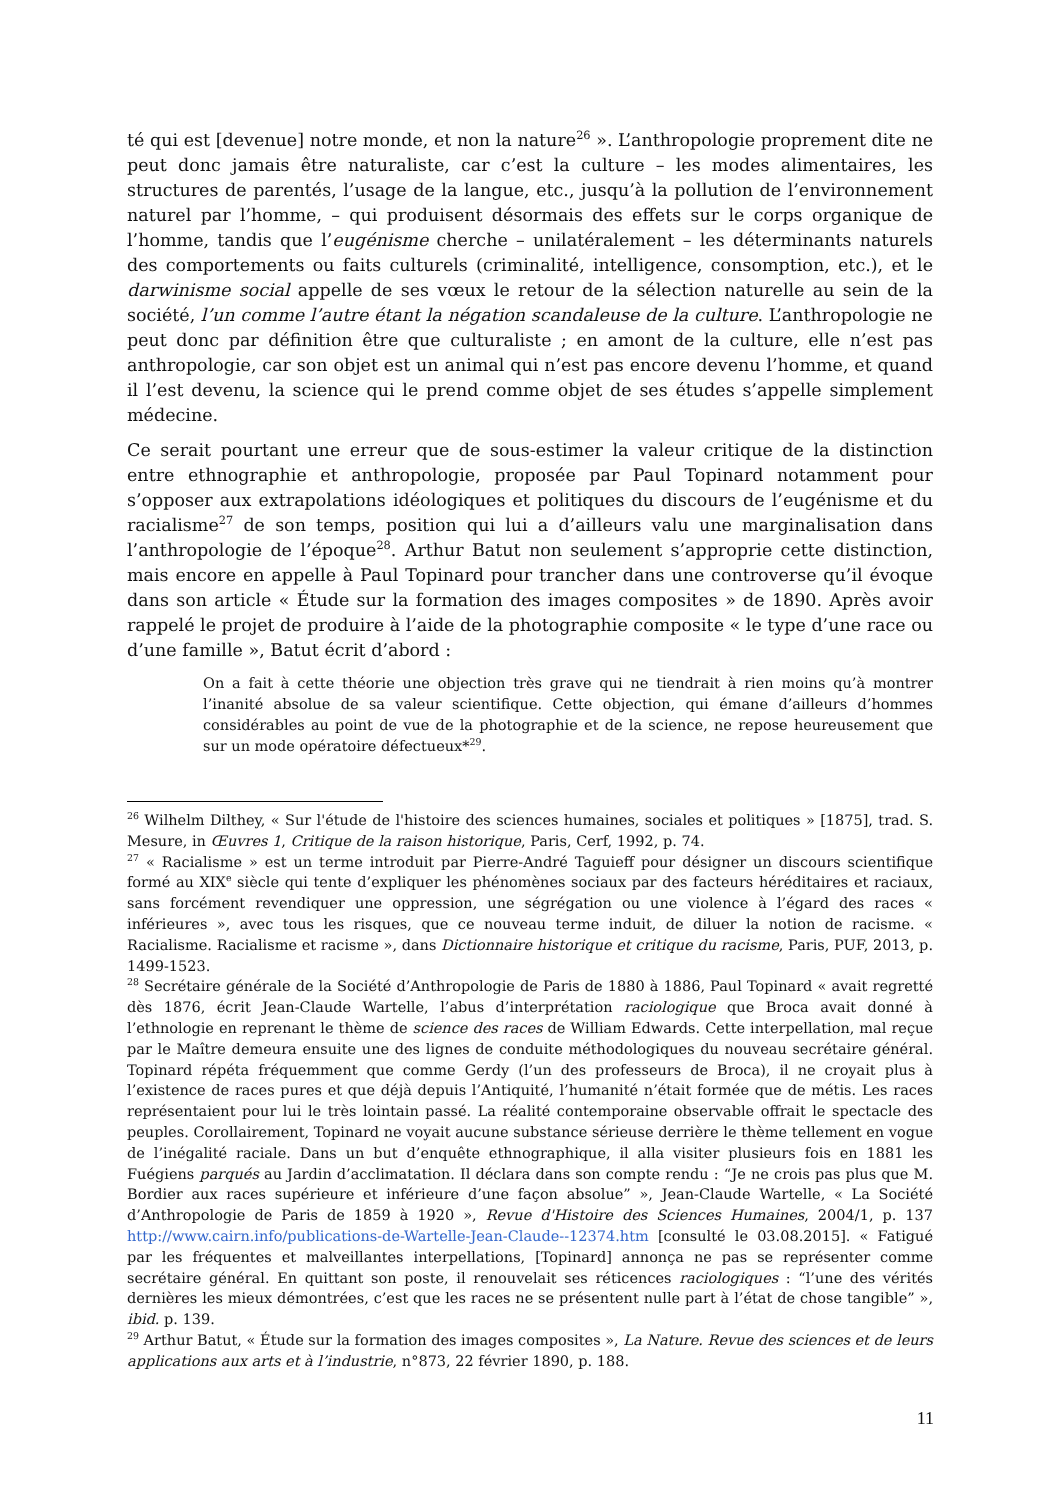té qui est [devenue] notre monde, et non la nature<sup>26</sup> ». L’anthropologie proprement dite ne peut donc jamais être naturaliste, car c’est la culture – les modes alimentaires, les structures de parentés, l’usage de la langue, etc., jusqu’à la pollution de l’environnement naturel par l’homme, – qui produisent désormais des effets sur le corps organique de l’homme, tandis que l’eugénisme cherche – unilatéralement – les déterminants naturels des comportements ou faits culturels (criminalité, intelligence, consomption, etc.), et le darwinisme social appelle de ses vœux le retour de la sélection naturelle au sein de la société, l’un comme l’autre étant la négation scandaleuse de la culture. L’anthropologie ne peut donc par définition être que culturaliste ; en amont de la culture, elle n’est pas anthropologie, car son objet est un animal qui n’est pas encore devenu l’homme, et quand il l’est devenu, la science qui le prend comme objet de ses études s’appelle simplement médecine.
Ce serait pourtant une erreur que de sous-estimer la valeur critique de la distinction entre ethnographie et anthropologie, proposée par Paul Topinard notamment pour s’opposer aux extrapolations idéologiques et politiques du discours de l’eugénisme et du racialisme<sup>27</sup> de son temps, position qui lui a d’ailleurs valu une marginalisation dans l’anthropologie de l’époque<sup>28</sup>. Arthur Batut non seulement s’approprie cette distinction, mais encore en appelle à Paul Topinard pour trancher dans une controverse qu’il évoque dans son article « Étude sur la formation des images composites » de 1890. Après avoir rappelé le projet de produire à l’aide de la photographie composite « le type d’une race ou d’une famille », Batut écrit d’abord :
On a fait à cette théorie une objection très grave qui ne tiendrait à rien moins qu’à montrer l’inanité absolue de sa valeur scientifique. Cette objection, qui émane d’ailleurs d’hommes considérables au point de vue de la photographie et de la science, ne repose heureusement que sur un mode opératoire défectueux*<sup>29</sup>.
<sup>26</sup> Wilhelm Dilthey, « Sur l'étude de l'histoire des sciences humaines, sociales et politiques » [1875], trad. S. Mesure, in Œuvres 1, Critique de la raison historique, Paris, Cerf, 1992, p. 74.
<sup>27</sup> « Racialisme » est un terme introduit par Pierre-André Taguieff pour désigner un discours scientifique formé au XIX<sup>e</sup> siècle qui tente d’expliquer les phénomènes sociaux par des facteurs héréditaires et raciaux, sans forcément revendiquer une oppression, une ségrégation ou une violence à l’égard des races « inférieures », avec tous les risques, que ce nouveau terme induit, de diluer la notion de racisme. « Racialisme. Racialisme et racisme », dans Dictionnaire historique et critique du racisme, Paris, PUF, 2013, p. 1499-1523.
<sup>28</sup> Secrétaire générale de la Société d’Anthropologie de Paris de 1880 à 1886, Paul Topinard « avait regretté dès 1876, écrit Jean-Claude Wartelle, l’abus d’interprétation raciologique que Broca avait donné à l’ethnologie en reprenant le thème de science des races de William Edwards. Cette interpellation, mal reçue par le Maître demeura ensuite une des lignes de conduite méthodologiques du nouveau secrétaire général. Topinard répéta fréquemment que comme Gerdy (l’un des professeurs de Broca), il ne croyait plus à l’existence de races pures et que déjà depuis l’Antiquité, l’humanité n’était formée que de métis. Les races représentaient pour lui le très lointain passé. La réalité contemporaine observable offrait le spectacle des peuples. Corollairement, Topinard ne voyait aucune substance sérieuse derrière le thème tellement en vogue de l’inégalité raciale. Dans un but d’enquête ethnographique, il alla visiter plusieurs fois en 1881 les Fuégiens parqués au Jardin d’acclimatation. Il déclara dans son compte rendu : “Je ne crois pas plus que M. Bordier aux races supérieure et inférieure d’une façon absolue” », Jean-Claude Wartelle, « La Société d’Anthropologie de Paris de 1859 à 1920 », Revue d'Histoire des Sciences Humaines, 2004/1, p. 137 http://www.cairn.info/publications-de-Wartelle-Jean-Claude--12374.htm [consulté le 03.08.2015]. « Fatigué par les fréquentes et malveillantes interpellations, [Topinard] annonça ne pas se représenter comme secrétaire général. En quittant son poste, il renouvelait ses réticences raciologiques : “l’une des vérités dernières les mieux démontrées, c’est que les races ne se présentent nulle part à l’état de chose tangible” », ibid. p. 139.
<sup>29</sup> Arthur Batut, « Étude sur la formation des images composites », La Nature. Revue des sciences et de leurs applications aux arts et à l’industrie, n°873, 22 février 1890, p. 188.
11